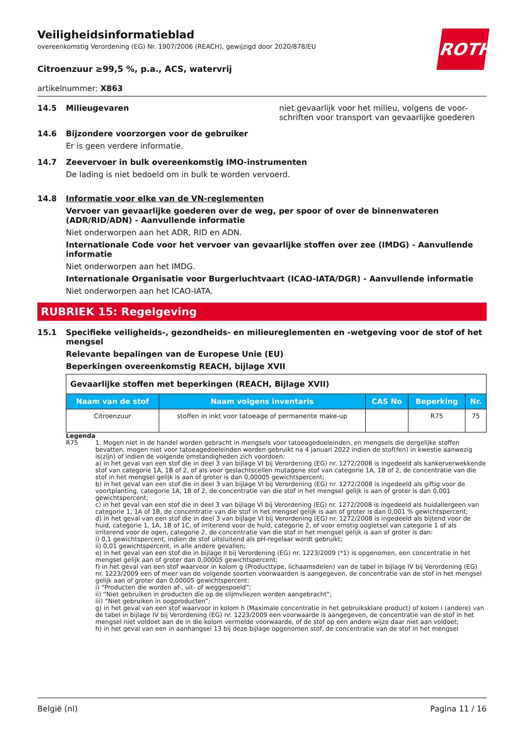ROTH
Veiligheidsinformatieblad
overeenkomstig Verordening (EG) Nr. 1907/2006 (REACH), gewijzigd door 2020/878/EU
Citroenzuur ≥99,5 %, p.a., ACS, watervrij
artikelnummer: X863
14.5 Milieugevaren niet gevaarlijk voor het milieu, volgens de voor­schriften voor transport van gevaarlijke goederen
14.6 Bijzondere voorzorgen voor de gebruiker
Er is geen verdere informatie.
14.7 Zeevervoer in bulk overeenkomstig IMO-instrumenten
De lading is niet bedoeld om in bulk te worden vervoerd.
14.8 Informatie voor elke van de VN-reglementen
Vervoer van gevaarlijke goederen over de weg, per spoor of over de binnenwateren (ADR/RID/ADN) - Aanvullende informatie
Niet onderworpen aan het ADR, RID en ADN.
Internationale Code voor het vervoer van gevaarlijke stoffen over zee (IMDG) - Aanvullende informatie
Niet onderworpen aan het IMDG.
Internationale Organisatie voor Burgerluchtvaart (ICAO-IATA/DGR) - Aanvullende informatie
Niet onderworpen aan het ICAO-IATA.
RUBRIEK 15: Regelgeving
15.1 Specifieke veiligheids-, gezondheids- en milieureglementen en -wetgeving voor de stof of het mengsel
Relevante bepalingen van de Europese Unie (EU)
Beperkingen overeenkomstig REACH, bijlage XVII
| Gevaarlijke stoffen met beperkingen (REACH, Bijlage XVII) | | | | |
| Naam van de stof | Naam volgens inventaris | CAS No | Beperking | Nr. |
| Citroenzuur | stoffen in inkt voor tatoeage of permanente make-up | | R75 | 75 |
Legenda
R75 1. Mogen niet in de handel worden gebracht in mengsels voor tatoeagedoeleinden, en mengsels die dergelijke stoffen bevatten, mogen niet voor tatoeagedoeleinden worden gebruikt na 4 januari 2022 indien de stof(fen) in kwestie aanwezig is(zijn) of indien de volgende omstandigheden zich voordoen:
a) in het geval van een stof die in deel 3 van bijlage VI bij Verordening (EG) nr. 1272/2008 is ingedeeld als kankerverwekkende stof van categorie 1A, 1B of 2, of als voor geslachtscellen mutagene stof van categorie 1A, 1B of 2, de concentratie van die stof in het mengsel gelijk is aan of groter is dan 0,00005 gewichtspercent;
b) in het geval van een stof die in deel 3 van bijlage VI bij Verordening (EG) nr. 1272/2008 is ingedeeld als giftig voor de voortplanting, categorie 1A, 1B of 2, de concentratie van die stof in het mengsel gelijk is aan of groter is dan 0,001 gewichtspercent;
c) in het geval van een stof die in deel 3 van bijlage VI bij Verordening (EG) nr. 1272/2008 is ingedeeld als huidallergeen van categorie 1, 1A of 1B, de concentratie van die stof in het mengsel gelijk is aan of groter is dan 0,001 % gewichtspercent;
d) in het geval van een stof die in deel 3 van bijlage VI bij Verordening (EG) nr. 1272/2008 is ingedeeld als bijtend voor de huid, categorie 1, 1A, 1B of 1C, of irriterend voor de huid, categorie 2, of voor ernstig oogletsel van categorie 1 of als irriterend voor de ogen, categorie 2, de concentratie van die stof in het mengsel gelijk is aan of groter is dan:
i) 0,1 gewichtspercent, indien de stof uitsluitend als pH-regelaar wordt gebruikt;
ii) 0,01 gewichtspercent, in alle andere gevallen;
e) in het geval van een stof die in bijlage II bij Verordening (EG) nr. 1223/2009 (*1) is opgenomen, een concentratie in het mengsel gelijk aan of groter dan 0,00005 gewichtspercent;
f) in het geval van een stof waarvoor in kolom g (Producttype, lichaamsdelen) van de tabel in bijlage IV bij Verordening (EG) nr. 1223/2009 een of meer van de volgende soorten voorwaarden is aangegeven, de concentratie van de stof in het mengsel gelijk aan of groter dan 0,00005 gewichtspercent:
i) “Producten die worden af-, uit- of weggespoeld”;
ii) “Niet gebruiken in producten die op de slijmvliezen worden aangebracht”;
iii) “Niet gebruiken in oogproducten”;
g) in het geval van een stof waarvoor in kolom h (Maximale concentratie in het gebruiksklare product) of kolom i (andere) van de tabel in bijlage IV bij Verordening (EG) nr. 1223/2009 een voorwaarde is aangegeven, de concentratie van de stof in het mengsel niet voldoet aan de in die kolom vermelde voorwaarde, of de stof op een andere wijze daar niet aan voldoet;
h) in het geval van een in aanhangsel 13 bij deze bijlage opgenomen stof, de concentratie van de stof in het mengsel
België (nl) Pagina 11 / 16